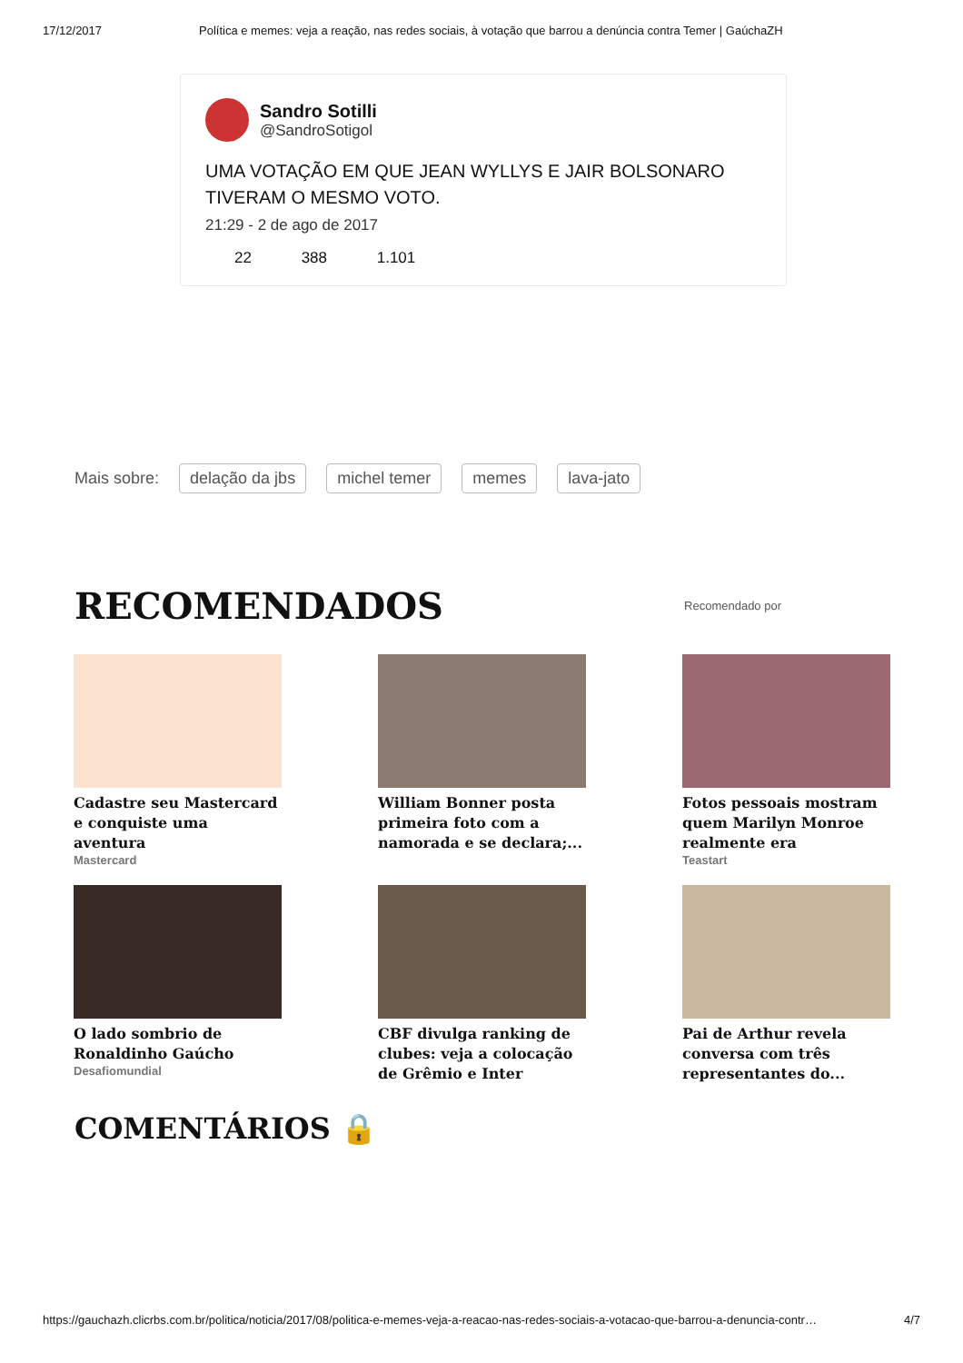17/12/2017 Política e memes: veja a reação, nas redes sociais, à votação que barrou a denúncia contra Temer | GaúchaZH
Sandro Sotilli
@SandroSotigol
UMA VOTAÇÃO EM QUE JEAN WYLLYS E JAIR BOLSONARO TIVERAM O MESMO VOTO.
21:29 - 2 de ago de 2017
22 388 1.101
Mais sobre: delação da jbs michel temer memes lava-jato
RECOMENDADOS
Recomendado por
Cadastre seu Mastercard e conquiste uma aventura
Mastercard
William Bonner posta primeira foto com a namorada e se declara;...
Fotos pessoais mostram quem Marilyn Monroe realmente era
Teastart
O lado sombrio de Ronaldinho Gaúcho
Desafiomundial
CBF divulga ranking de clubes: veja a colocação de Grêmio e Inter
Pai de Arthur revela conversa com três representantes do...
COMENTÁRIOS 🔒
https://gauchazh.clicrbs.com.br/politica/noticia/2017/08/politica-e-memes-veja-a-reacao-nas-redes-sociais-a-votacao-que-barrou-a-denuncia-contr… 4/7